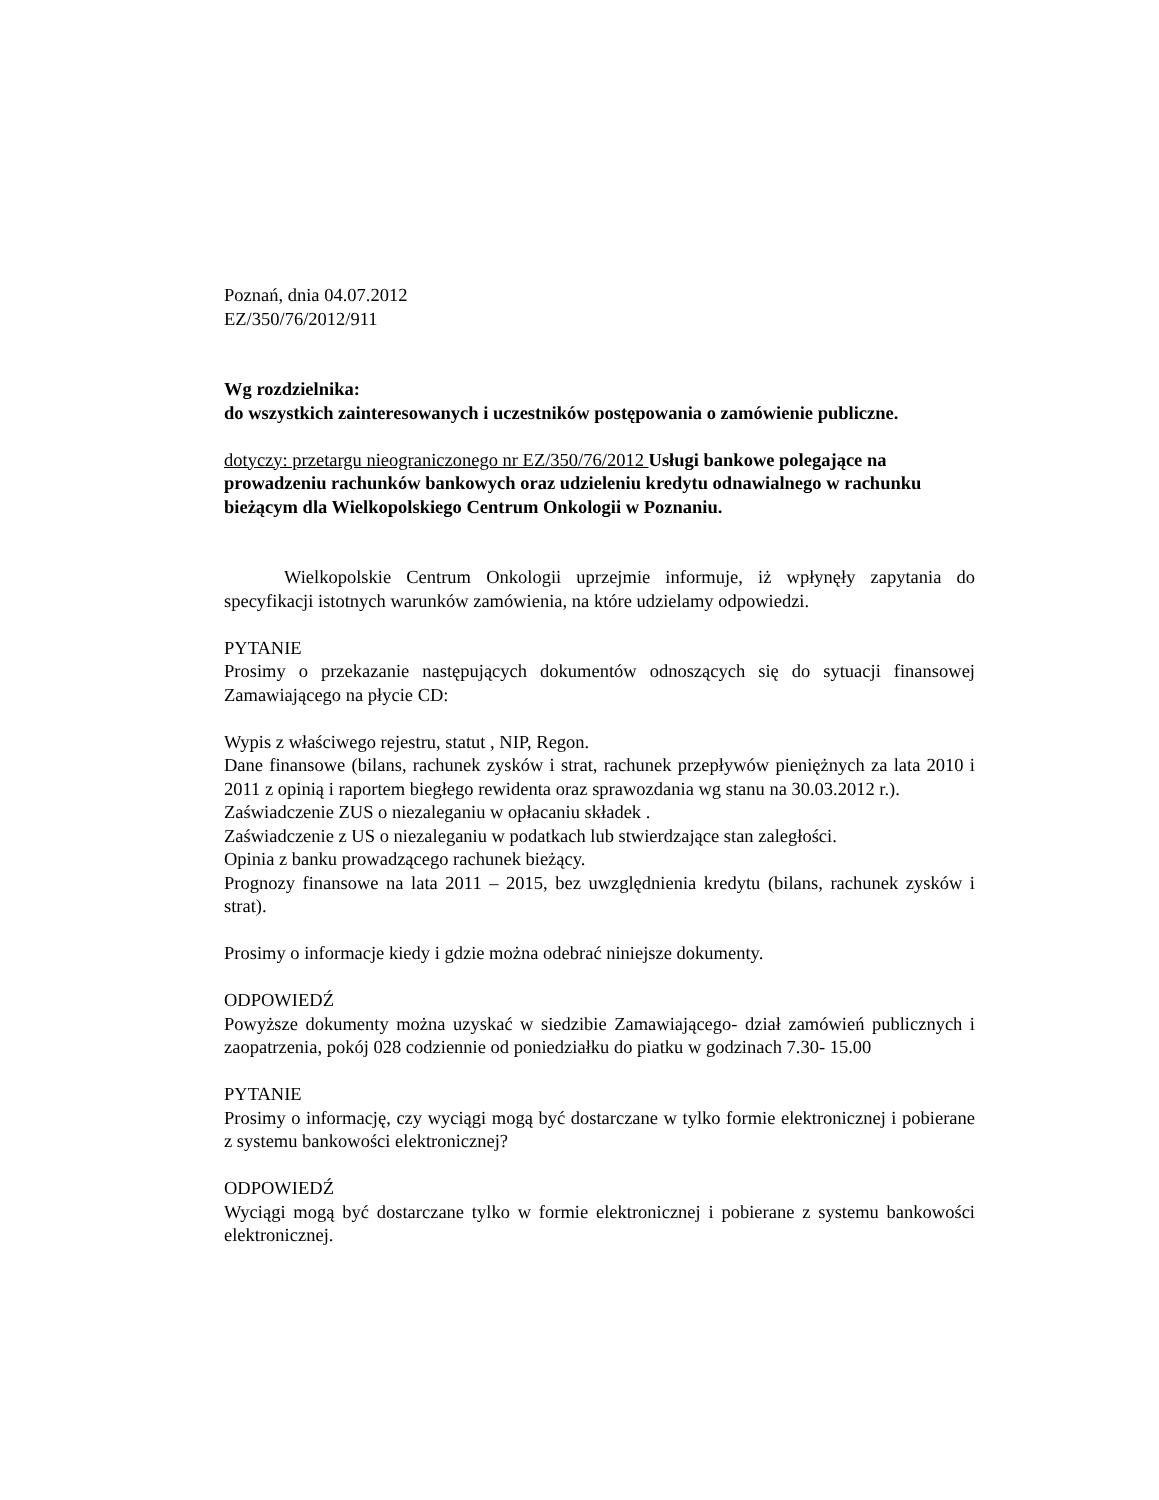Poznań, dnia 04.07.2012
EZ/350/76/2012/911
Wg rozdzielnika:
do wszystkich zainteresowanych i uczestników postępowania o zamówienie publiczne.
dotyczy: przetargu nieograniczonego nr EZ/350/76/2012 Usługi bankowe polegające na prowadzeniu rachunków bankowych oraz udzieleniu kredytu odnawialnego w rachunku bieżącym dla Wielkopolskiego Centrum Onkologii w Poznaniu.
Wielkopolskie Centrum Onkologii uprzejmie informuje, iż wpłynęły zapytania do specyfikacji istotnych warunków zamówienia, na które udzielamy odpowiedzi.
PYTANIE
Prosimy o przekazanie następujących dokumentów odnoszących się do sytuacji finansowej Zamawiającego na płycie CD:
Wypis z właściwego rejestru, statut , NIP, Regon.
Dane finansowe (bilans, rachunek zysków i strat, rachunek przepływów pieniężnych za lata 2010 i 2011 z opinią i raportem biegłego rewidenta oraz sprawozdania wg stanu na 30.03.2012 r.).
Zaświadczenie ZUS o niezaleganiu w opłacaniu składek .
Zaświadczenie z US o niezaleganiu w podatkach lub stwierdzające stan zaległości.
Opinia z banku prowadzącego rachunek bieżący.
Prognozy finansowe na lata 2011 – 2015, bez uwzględnienia kredytu (bilans, rachunek zysków i strat).
Prosimy o informacje kiedy i gdzie można odebrać niniejsze dokumenty.
ODPOWIEDŹ
Powyższe dokumenty można uzyskać w siedzibie Zamawiającego- dział zamówień publicznych i zaopatrzenia, pokój 028 codziennie od poniedziałku do piatku w godzinach 7.30- 15.00
PYTANIE
Prosimy o informację, czy wyciągi mogą być dostarczane w tylko formie elektronicznej i pobierane z systemu bankowości elektronicznej?
ODPOWIEDŹ
Wyciągi mogą być dostarczane tylko w formie elektronicznej i pobierane z systemu bankowości elektronicznej.